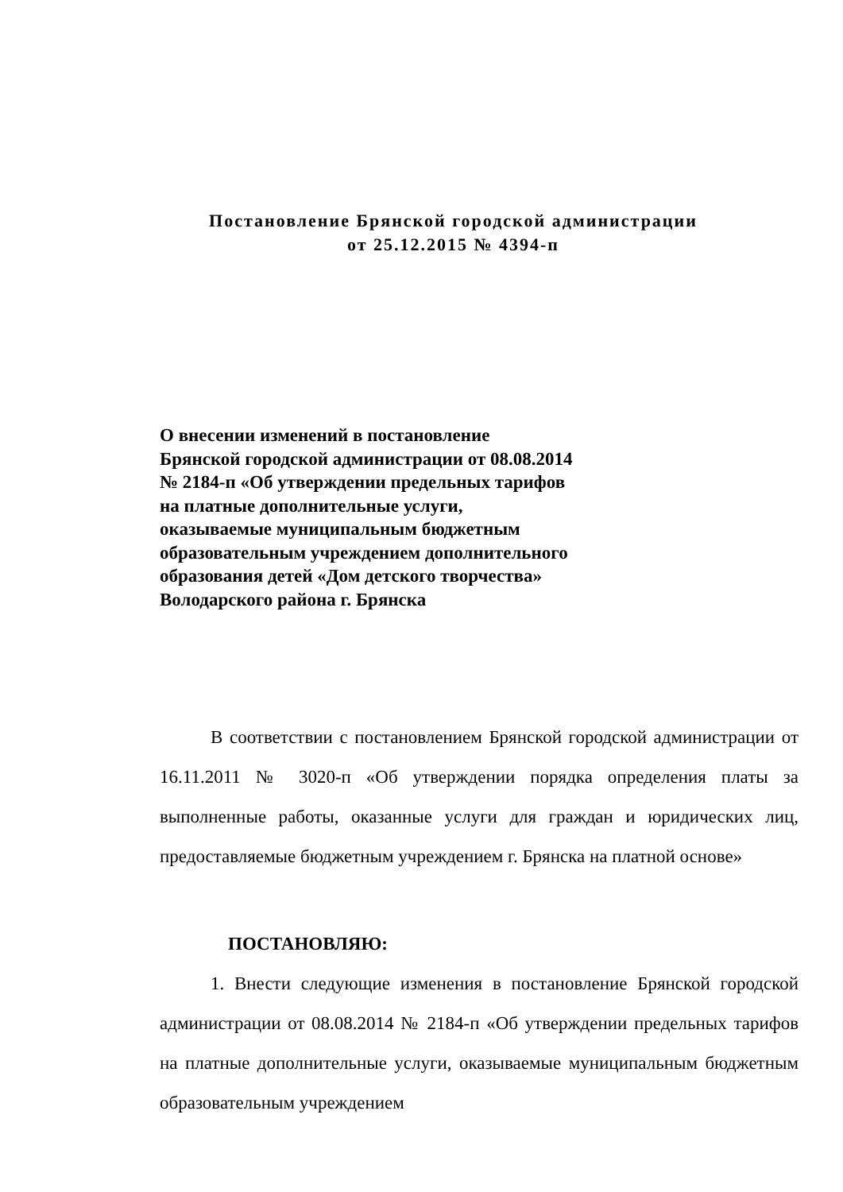Постановление Брянской городской администрации
от 25.12.2015 № 4394-п
О внесении изменений в постановление Брянской городской администрации от 08.08.2014 № 2184-п «Об утверждении предельных тарифов на платные дополнительные услуги, оказываемые муниципальным бюджетным образовательным учреждением дополнительного образования детей «Дом детского творчества» Володарского района г. Брянска
В соответствии с постановлением Брянской городской администрации от 16.11.2011 № 3020-п «Об утверждении порядка определения платы за выполненные работы, оказанные услуги для граждан и юридических лиц, предоставляемые бюджетным учреждением г. Брянска на платной основе»
ПОСТАНОВЛЯЮ:
1. Внести следующие изменения в постановление Брянской городской администрации от 08.08.2014 № 2184-п «Об утверждении предельных тарифов на платные дополнительные услуги, оказываемые муниципальным бюджетным образовательным учреждением